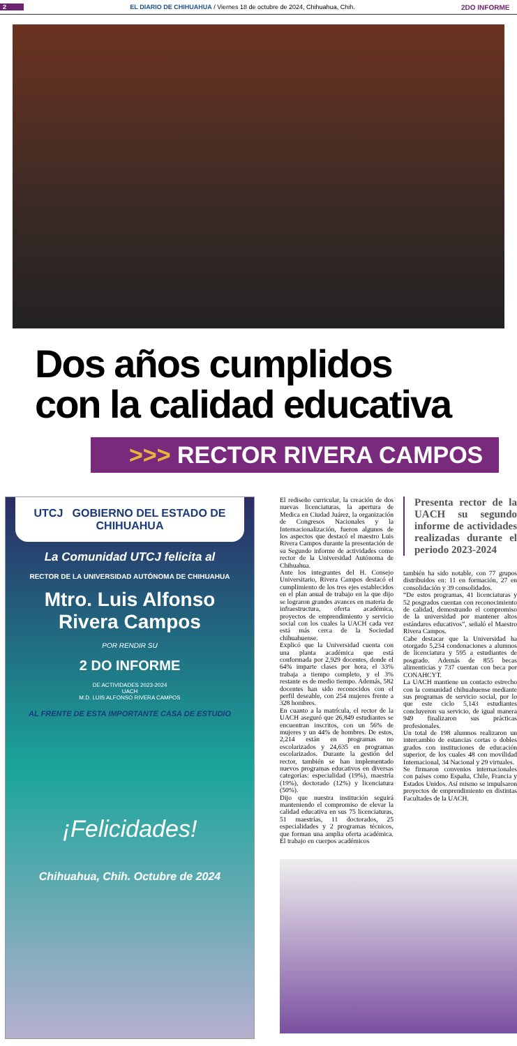2
EL DIARIO DE CHIHUAHUA / Viernes 18 de octubre de 2024, Chihuahua, Chih.
2DO INFORME
Dos años cumplidos
con la calidad educativa
>>> RECTOR RIVERA CAMPOS
UTCJ GOBIERNO DEL ESTADO DE CHIHUAHUA
La Comunidad UTCJ felicita al
RECTOR DE LA UNIVERSIDAD AUTÓNOMA DE CHIHUAHUA
Mtro. Luis Alfonso
Rivera Campos
POR RENDIR SU
2 DO INFORME
DE ACTIVIDADES 2023-2024
UACH
M.D. LUIS ALFONSO RIVERA CAMPOS
AL FRENTE DE ESTA IMPORTANTE CASA DE ESTUDIO
¡Felicidades!
Chihuahua, Chih. Octubre de 2024
El rediseño curricular, la creación de dos nuevas licenciaturas, la apertura de Medica en Ciudad Juárez, la organización de Congresos Nacionales y la Internacionalización, fueron algunos de los aspectos que destacó el maestro Luis Rivera Campos durante la presentación de su Segundo informe de actividades como rector de la Universidad Autónoma de Chihuahua.
Ante los integrantes del H. Consejo Universitario, Rivera Campos destacó el cumplimiento de los tres ejes establecidos en el plan anual de trabajo en la que dijo se lograron grandes avances en materia de infraestructura, oferta académica, proyectos de emprendimiento y servicio social con los cuales la UACH cada vez está más cerca de la Sociedad chihuahuense.
Explicó que la Universidad cuenta con una planta académica que está conformada por 2,929 docentes, donde el 64% imparte clases por hora, el 33% trabaja a tiempo completo, y el 3% restante es de medio tiempo. Además, 582 docentes han sido reconocidos con el perfil deseable, con 254 mujeres frente a 328 hombres.
En cuanto a la matrícula, el rector de la UACH aseguró que 26,849 estudiantes se encuentran inscritos, con un 56% de mujeres y un 44% de hombres. De estos, 2,214 están en programas no escolarizados y 24,635 en programas escolarizados. Durante la gestión del rector, también se han implementado nuevos programas educativos en diversas categorías: especialidad (19%), maestría (19%), doctorado (12%) y licenciatura (50%).
Dijo que nuestra institución seguirá manteniendo el compromiso de elevar la calidad educativa en sus 75 licenciaturas, 51 maestrías, 11 doctorados, 25 especialidades y 2 programas técnicos, que forman una amplia oferta académica. El trabajo en cuerpos académicos
Presenta rector de la UACH su segundo informe de actividades realizadas durante el periodo 2023-2024
también ha sido notable, con 77 grupos distribuidos en: 11 en formación, 27 en consolidación y 39 consolidados.
“De estos programas, 41 licenciaturas y 52 posgrados cuentan con reconocimiento de calidad, demostrando el compromiso de la universidad por mantener altos estándares educativos”, señaló el Maestro Rivera Campos.
Cabe destacar que la Universidad ha otorgado 5,234 condonaciones a alumnos de licenciatura y 595 a estudiantes de posgrado. Además de 855 becas alimenticias y 737 cuentan con beca por CONAHCYT.
La UACH mantiene un contacto estrecho con la comunidad chihuahuense mediante sus programas de servicio social, por lo que este ciclo 5,143 estudiantes concluyeron su servicio, de igual manera 949 finalizaron sus prácticas profesionales.
Un total de 198 alumnos realizaron un intercambio de estancias cortas o dobles grados con instituciones de educación superior, de los cuales 48 con movilidad Internacional, 34 Nacional y 29 virtuales.
Se firmaron convenios internacionales con países como España, Chile, Francia y Estados Unidos. Así mismo se impulsaron proyectos de emprendimiento en distintas Facultades de la UACH.